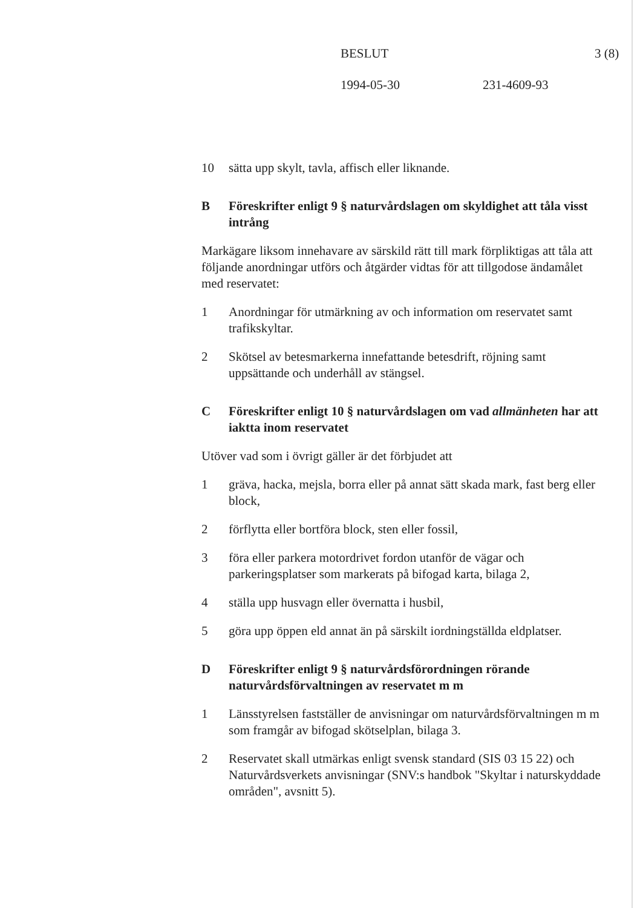BESLUT 3 (8)
1994-05-30 231-4609-93
10 sätta upp skylt, tavla, affisch eller liknande.
B Föreskrifter enligt 9 § naturvårdslagen om skyldighet att tåla visst intrång
Markägare liksom innehavare av särskild rätt till mark förpliktigas att tåla att följande anordningar utförs och åtgärder vidtas för att tillgodose ändamålet med reservatet:
1 Anordningar för utmärkning av och information om reservatet samt trafikskyltar.
2 Skötsel av betesmarkerna innefattande betesdrift, röjning samt uppsättande och underhåll av stängsel.
C Föreskrifter enligt 10 § naturvårdslagen om vad allmänheten har att iaktta inom reservatet
Utöver vad som i övrigt gäller är det förbjudet att
1 gräva, hacka, mejsla, borra eller på annat sätt skada mark, fast berg eller block,
2 förflytta eller bortföra block, sten eller fossil,
3 föra eller parkera motordrivet fordon utanför de vägar och parkeringsplatser som markerats på bifogad karta, bilaga 2,
4 ställa upp husvagn eller övernatta i husbil,
5 göra upp öppen eld annat än på särskilt iordningställda eldplatser.
D Föreskrifter enligt 9 § naturvårdsförordningen rörande naturvårdsförvaltningen av reservatet m m
1 Länsstyrelsen fastställer de anvisningar om naturvårdsförvaltningen m m som framgår av bifogad skötselplan, bilaga 3.
2 Reservatet skall utmärkas enligt svensk standard (SIS 03 15 22) och Naturvårdsverkets anvisningar (SNV:s handbok "Skyltar i naturskyddade områden", avsnitt 5).